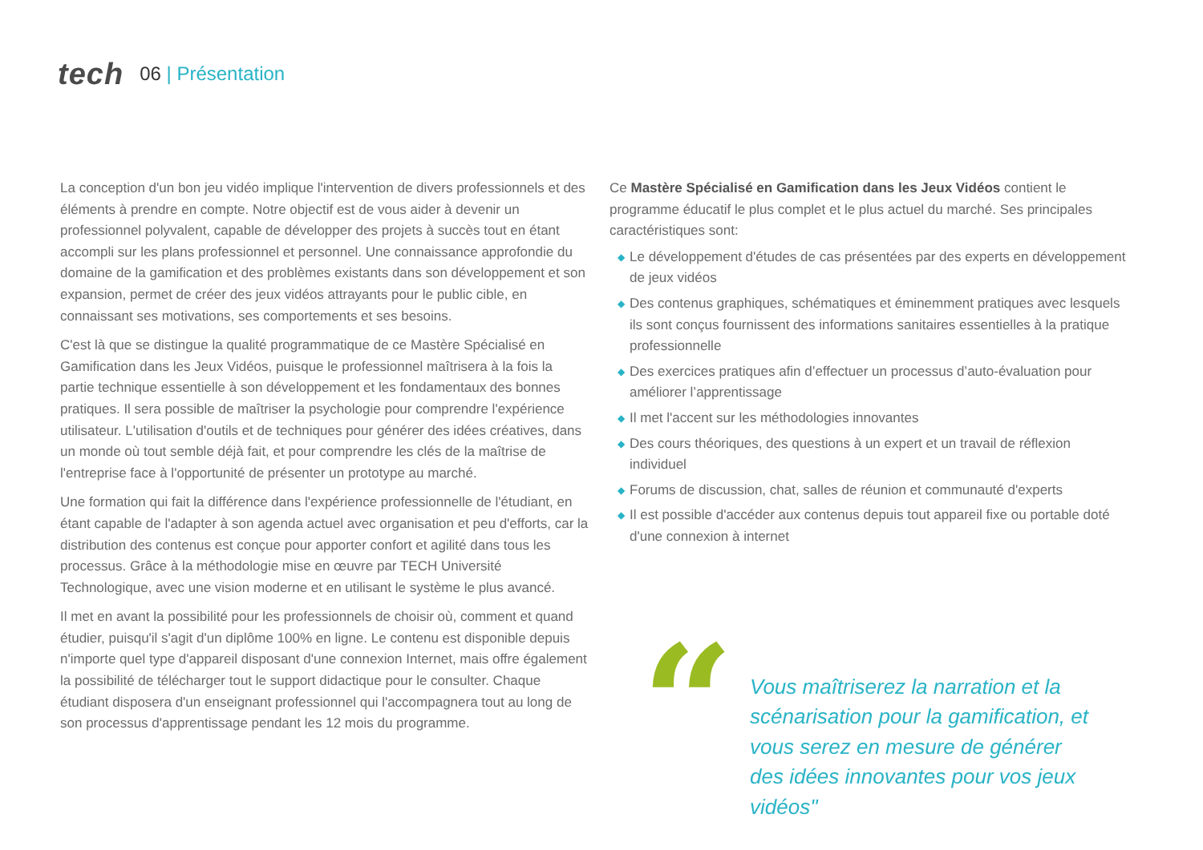tech 06 | Présentation
La conception d'un bon jeu vidéo implique l'intervention de divers professionnels et des éléments à prendre en compte. Notre objectif est de vous aider à devenir un professionnel polyvalent, capable de développer des projets à succès tout en étant accompli sur les plans professionnel et personnel. Une connaissance approfondie du domaine de la gamification et des problèmes existants dans son développement et son expansion, permet de créer des jeux vidéos attrayants pour le public cible, en connaissant ses motivations, ses comportements et ses besoins.
C'est là que se distingue la qualité programmatique de ce Mastère Spécialisé en Gamification dans les Jeux Vidéos, puisque le professionnel maîtrisera à la fois la partie technique essentielle à son développement et les fondamentaux des bonnes pratiques. Il sera possible de maîtriser la psychologie pour comprendre l'expérience utilisateur. L'utilisation d'outils et de techniques pour générer des idées créatives, dans un monde où tout semble déjà fait, et pour comprendre les clés de la maîtrise de l'entreprise face à l'opportunité de présenter un prototype au marché.
Une formation qui fait la différence dans l'expérience professionnelle de l'étudiant, en étant capable de l'adapter à son agenda actuel avec organisation et peu d'efforts, car la distribution des contenus est conçue pour apporter confort et agilité dans tous les processus. Grâce à la méthodologie mise en œuvre par TECH Université Technologique, avec une vision moderne et en utilisant le système le plus avancé.
Il met en avant la possibilité pour les professionnels de choisir où, comment et quand étudier, puisqu'il s'agit d'un diplôme 100% en ligne. Le contenu est disponible depuis n'importe quel type d'appareil disposant d'une connexion Internet, mais offre également la possibilité de télécharger tout le support didactique pour le consulter. Chaque étudiant disposera d'un enseignant professionnel qui l'accompagnera tout au long de son processus d'apprentissage pendant les 12 mois du programme.
Ce Mastère Spécialisé en Gamification dans les Jeux Vidéos contient le programme éducatif le plus complet et le plus actuel du marché. Ses principales caractéristiques sont:
◆ Le développement d'études de cas présentées par des experts en développement de jeux vidéos
◆ Des contenus graphiques, schématiques et éminemment pratiques avec lesquels ils sont conçus fournissent des informations sanitaires essentielles à la pratique professionnelle
◆ Des exercices pratiques afin d’effectuer un processus d’auto-évaluation pour améliorer l’apprentissage
◆ Il met l'accent sur les méthodologies innovantes
◆ Des cours théoriques, des questions à un expert et un travail de réflexion individuel
◆ Forums de discussion, chat, salles de réunion et communauté d'experts
◆ Il est possible d'accéder aux contenus depuis tout appareil fixe ou portable doté d'une connexion à internet
“
Vous maîtriserez la narration et la scénarisation pour la gamification, et vous serez en mesure de générer des idées innovantes pour vos jeux vidéos"